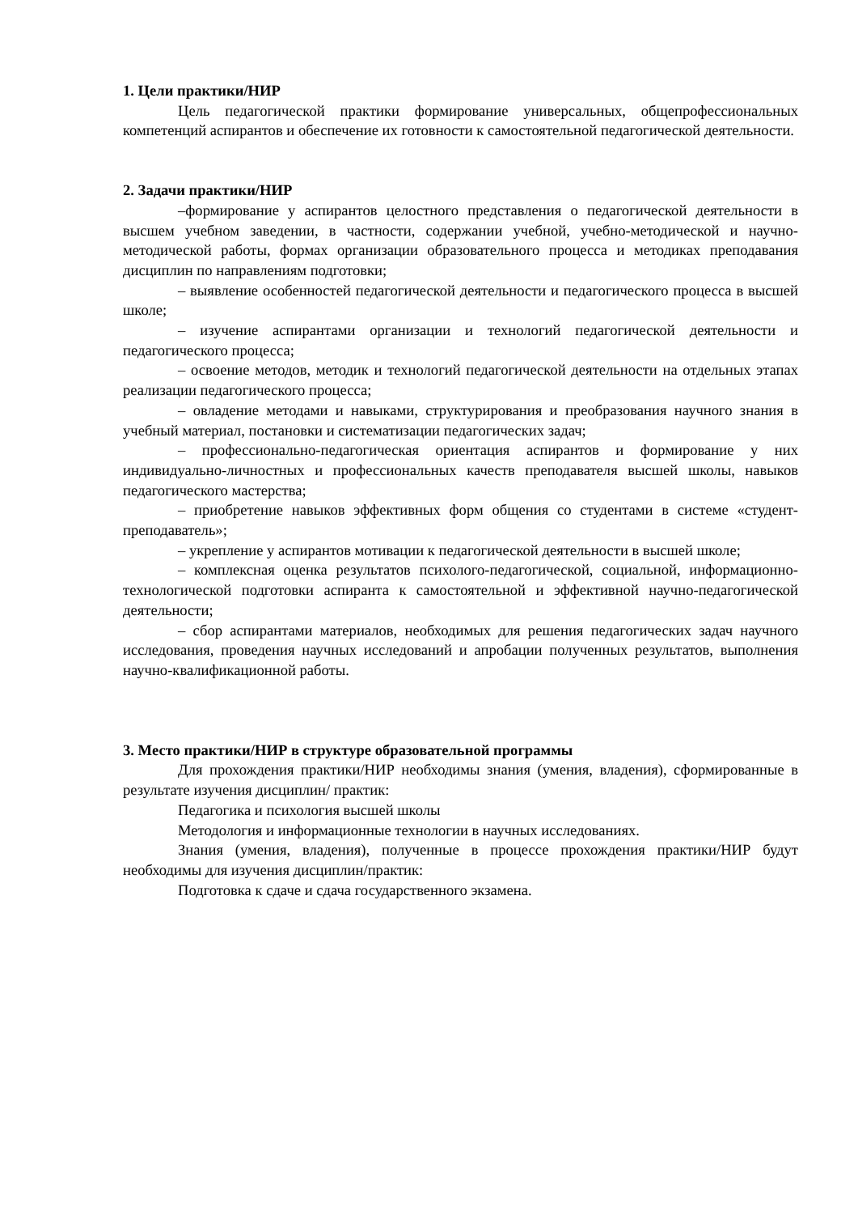1. Цели практики/НИР
Цель педагогической практики формирование универсальных, общепрофессиональных компетенций аспирантов и обеспечение их готовности к самостоятельной педагогической деятельности.
2. Задачи практики/НИР
–формирование у аспирантов целостного представления о педагогической деятельности в высшем учебном заведении, в частности, содержании учебной, учебно-методической и научно-методической работы, формах организации образовательного процесса и методиках преподавания дисциплин по направлениям подготовки;
– выявление особенностей педагогической деятельности и педагогического процесса в высшей школе;
– изучение аспирантами организации и технологий педагогической деятельности и педагогического процесса;
– освоение методов, методик и технологий педагогической деятельности на отдельных этапах реализации педагогического процесса;
– овладение методами и навыками, структурирования и преобразования научного знания в учебный материал, постановки и систематизации педагогических задач;
– профессионально-педагогическая ориентация аспирантов и формирование у них индивидуально-личностных и профессиональных качеств преподавателя высшей школы, навыков педагогического мастерства;
– приобретение навыков эффективных форм общения со студентами в системе «студент-преподаватель»;
– укрепление у аспирантов мотивации к педагогической деятельности в высшей школе;
– комплексная оценка результатов психолого-педагогической, социальной, информационно-технологической подготовки аспиранта к самостоятельной и эффективной научно-педагогической деятельности;
– сбор аспирантами материалов, необходимых для решения педагогических задач научного исследования, проведения научных исследований и апробации полученных результатов, выполнения научно-квалификационной работы.
3. Место практики/НИР в структуре образовательной программы
Для прохождения практики/НИР необходимы знания (умения, владения), сформированные в результате изучения дисциплин/ практик:
Педагогика и психология высшей школы
Методология и информационные технологии в научных исследованиях.
Знания (умения, владения), полученные в процессе прохождения практики/НИР будут необходимы для изучения дисциплин/практик:
Подготовка к сдаче и сдача государственного экзамена.